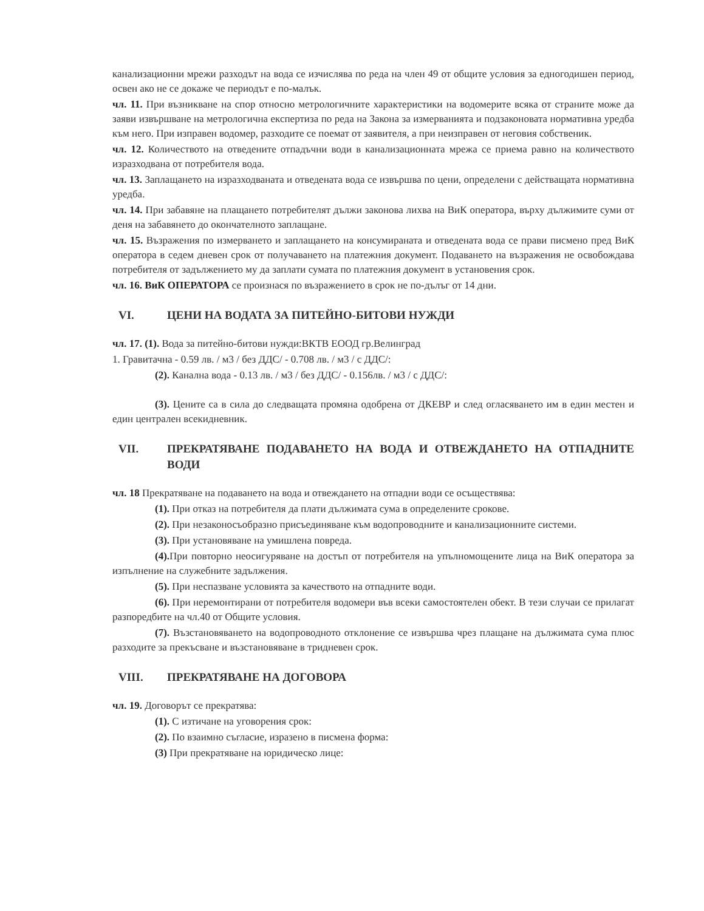канализационни мрежи разходът на вода се изчислява по реда на член 49 от общите условия за едногодишен период, освен ако не се докаже че периодът е по-малък.
чл. 11. При възникване на спор относно метрологичните характеристики на водомерите всяка от страните може да заяви извършване на метрологична експертиза по реда на Закона за измерванията и подзаконовата нормативна уредба към него. При изправен водомер, разходите се поемат от заявителя, а при неизправен от неговия собственик.
чл. 12. Количеството на отведените отпадъчни води в канализационната мрежа се приема равно на количеството изразходвана от потребителя вода.
чл. 13. Заплащането на изразходваната и отведената вода се извършва по цени, определени с действащата нормативна уредба.
чл. 14. При забавяне на плащането потребителят дължи законова лихва на ВиК оператора, върху дължимите суми от деня на забавянето до окончателното заплащане.
чл. 15. Възражения по измерването и заплащането на консумираната и отведената вода се прави писмено пред ВиК оператора в седем дневен срок от получаването на платежния документ. Подаването на възражения не освобождава потребителя от задължението му да заплати сумата по платежния документ в установения срок.
чл. 16. ВиК ОПЕРАТОРА се произнася по възражението в срок не по-дълъг от 14 дни.
VI. ЦЕНИ НА ВОДАТА ЗА ПИТЕЙНО-БИТОВИ НУЖДИ
чл. 17. (1). Вода за питейно-битови нужди:ВКТВ ЕООД гр.Велинград
1. Гравитачна - 0.59 лв. / м3 / без ДДС/ - 0.708 лв. / м3 / с ДДС/:
(2). Канална вода - 0.13 лв. / м3 / без ДДС/ - 0.156лв. / м3 / с ДДС/:
(3). Цените са в сила до следващата промяна одобрена от ДКЕВР и след огласяването им в един местен и един централен всекидневник.
VII. ПРЕКРАТЯВАНЕ ПОДАВАНЕТО НА ВОДА И ОТВЕЖДАНЕТО НА ОТПАДНИТЕ ВОДИ
чл. 18 Прекратяване на подаването на вода и отвеждането на отпадни води се осъществява:
(1). При отказ на потребителя да плати дължимата сума в определените срокове.
(2). При незаконосъобразно присъединяване към водопроводните и канализационните системи.
(3). При установяване на умишлена повреда.
(4). При повторно неосигуряване на достъп от потребителя на упълномощените лица на ВиК оператора за изпълнение на служебните задължения.
(5). При неспазване условията за качеството на отпадните води.
(6). При неремонтирани от потребителя водомери във всеки самостоятелен обект. В тези случаи се прилагат разпоредбите на чл.40 от Общите условия.
(7). Възстановяването на водопроводното отклонение се извършва чрез плащане на дължимата сума плюс разходите за прекъсване и възстановяване в тридневен срок.
VIII. ПРЕКРАТЯВАНЕ НА ДОГОВОРА
чл. 19. Договорът се прекратява:
(1). С изтичане на уговорения срок:
(2). По взаимно съгласие, изразено в писмена форма:
(3) При прекратяване на юридическо лице: